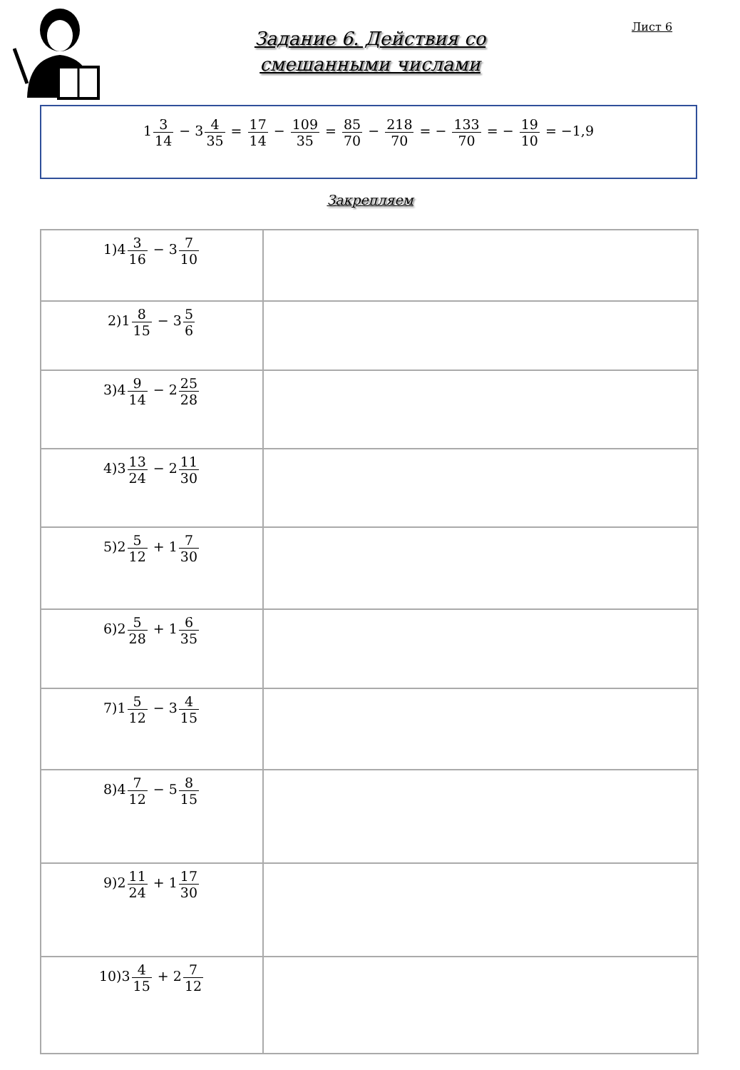Лист 6
Задание 6. Действия со
смешанными числами
13 14 − 34 35 = 17 14 − 109 35 = 85 70 − 218 70 = − 133 70 = − 19 10 = −1,9
Закрепляем
| 1)4 3 16 − 3 7 10 | |
| 2)1 8 15 − 3 5 6 | |
| 3)4 9 14 − 2 25 28 | |
| 4)3 13 24 − 2 11 30 | |
| 5)2 5 12 + 1 7 30 | |
| 6)2 5 28 + 1 6 35 | |
| 7)1 5 12 − 3 4 15 | |
| 8)4 7 12 − 5 8 15 | |
| 9)2 11 24 + 1 17 30 | |
| 10)3 4 15 + 2 7 12 | |